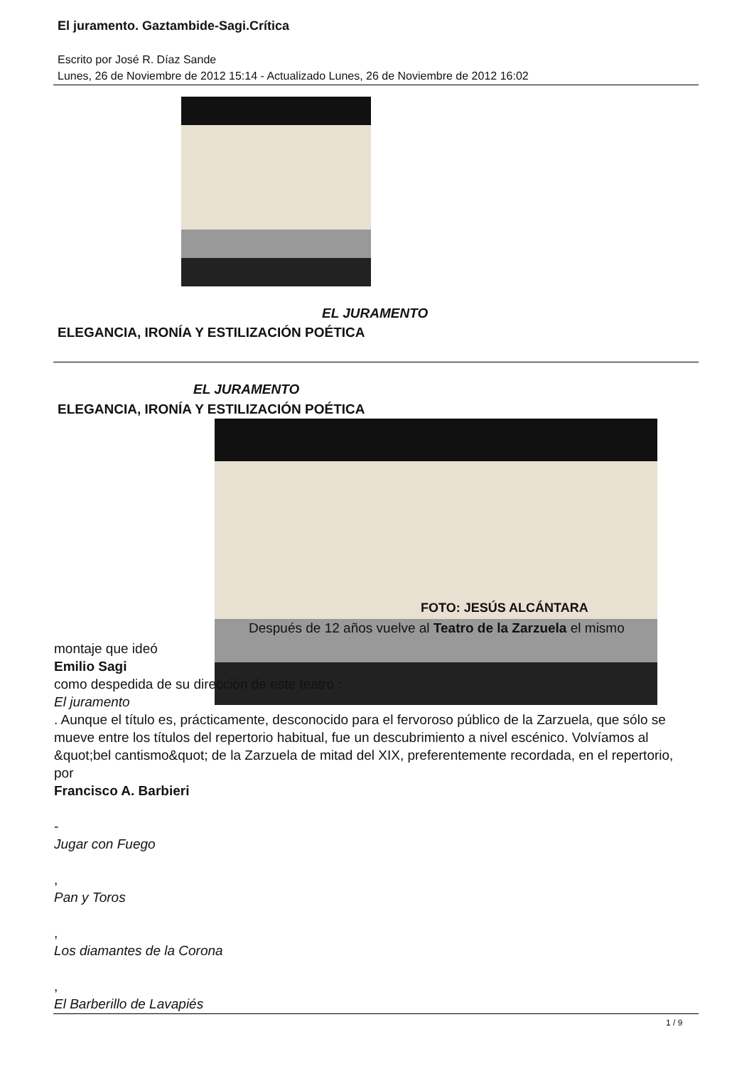El juramento. Gaztambide-Sagi.Crítica
Escrito por José R. Díaz Sande
Lunes, 26 de Noviembre de 2012 15:14 - Actualizado Lunes, 26 de Noviembre de 2012 16:02
EL JURAMENTO
ELEGANCIA, IRONÍA Y ESTILIZACIÓN POÉTICA
EL JURAMENTO
ELEGANCIA, IRONÍA Y ESTILIZACIÓN POÉTICA
FOTO: JESÚS ALCÁNTARA
Después de 12 años vuelve al Teatro de la Zarzuela el mismo
montaje que ideó
Emilio Sagi
como despedida de su dirección de este teatro :
El juramento
. Aunque el título es, prácticamente, desconocido para el fervoroso público de la Zarzuela, que sólo se mueve entre los títulos del repertorio habitual, fue un descubrimiento a nivel escénico. Volvíamos al &quot;bel cantismo&quot; de la Zarzuela de mitad del XIX, preferentemente recordada, en el repertorio, por
Francisco A. Barbieri
-
Jugar con Fuego
,
Pan y Toros
,
Los diamantes de la Corona
,
El Barberillo de Lavapiés
1 / 9